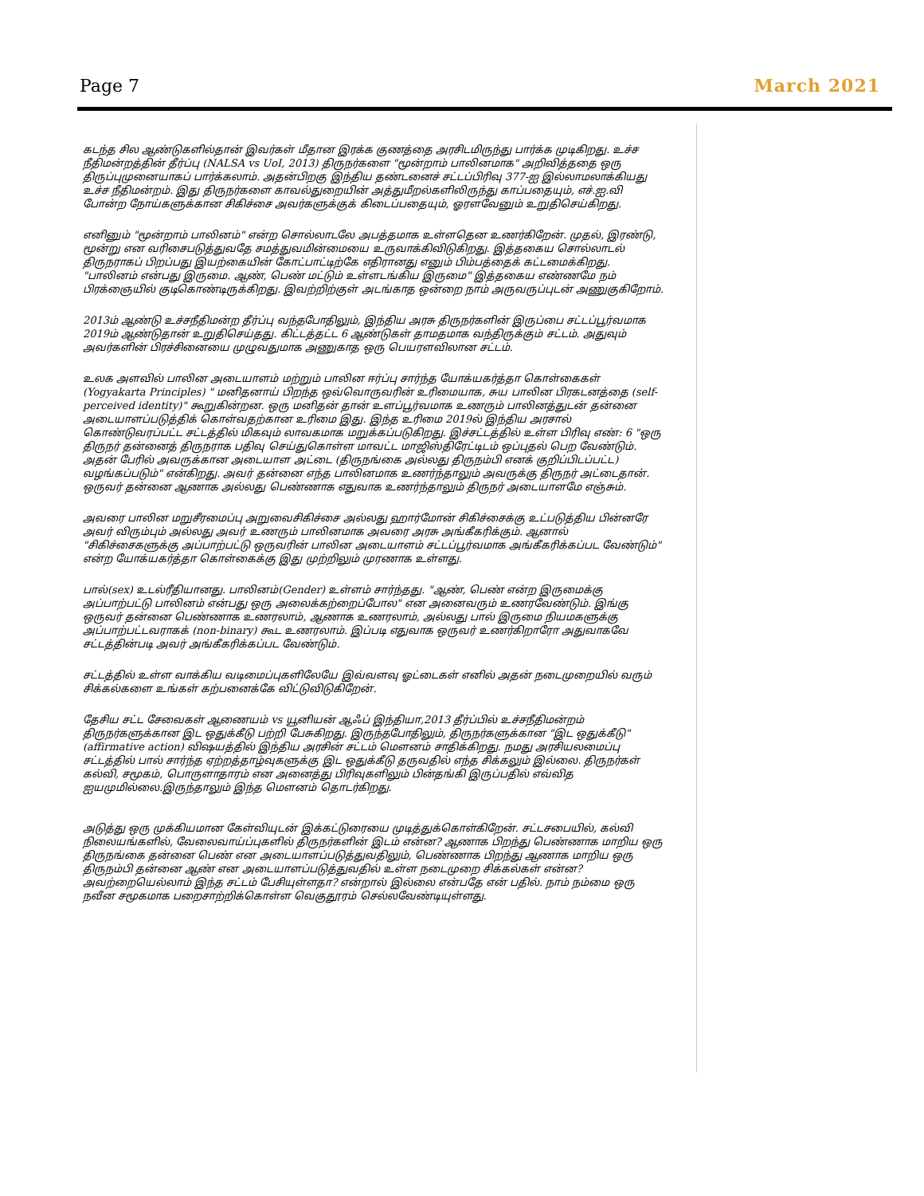Page 7
March 2021
கடந்த சில ஆண்டுகளில்தான் இவர்கள் மீதான இரக்க குணத்தை அரசிடமிருந்து பார்க்க முடிகிறது. உச்ச நீதிமன்றத்தின் தீர்ப்பு (NALSA vs UoI, 2013) திருநர்களை "மூன்றாம் பாலினமாக" அறிவித்ததை ஒரு திருப்புமுனையாகப் பார்க்கலாம். அதன்பிறகு இந்திய தண்டனைச் சட்டப்பிரிவு 377-ஐ இல்லாமலாக்கியது உச்ச நீதிமன்றம். இது திருநர்களை காவல்துறையின் அத்துமீறல்களிலிருந்து காப்பதையும், எச்.ஐ.வி போன்ற நோய்களுக்கான சிகிச்சை அவர்களுக்குக் கிடைப்பதையும், ஓரளவேனும் உறுதிசெய்கிறது.
எனினும் "மூன்றாம் பாலினம்" என்ற சொல்லாடலே அபத்தமாக உள்ளதென உணர்கிறேன். முதல், இரண்டு, மூன்று என வரிசைபடுத்துவதே சமத்துவமின்மையை உருவாக்கிவிடுகிறது. இத்தகைய சொல்லாடல் திருநராகப் பிறப்பது இயற்கையின் கோட்பாட்டிற்கே எதிரானது எனும் பிம்பத்தைக் கட்டமைக்கிறது. "பாலினம் என்பது இருமை. ஆண், பெண் மட்டும் உள்ளடங்கிய இருமை" இத்தகைய எண்ணமே நம் பிரக்ஞையில் குடிகொண்டிருக்கிறது. இவற்றிற்குள் அடங்காத ஒன்றை நாம் அருவருப்புடன் அணுகுகிறோம்.
2013ம் ஆண்டு உச்சநீதிமன்ற தீர்ப்பு வந்தபோதிலும், இந்திய அரசு திருநர்களின் இருப்பை சட்டப்பூர்வமாக 2019ம் ஆண்டுதான் உறுதிசெய்தது. கிட்டத்தட்ட 6 ஆண்டுகள் தாமதமாக வந்திருக்கும் சட்டம். அதுவும் அவர்களின் பிரச்சினையை முழுவதுமாக அணுகாத ஒரு பெயரளவிலான சட்டம்.
உலக அளவில் பாலின அடையாளம் மற்றும் பாலின ஈர்ப்பு சார்ந்த யோக்யகர்த்தா கொள்கைகள் (Yogyakarta Principles) " மனிதனாய் பிறந்த ஒவ்வொருவரின் உரிமையாக, சுய பாலின பிரகடனத்தை (self-perceived identity)" கூறுகின்றன. ஒரு மனிதன் தான் உளப்பூர்வமாக உணரும் பாலினத்துடன் தன்னை அடையாளப்படுத்திக் கொள்வதற்கான உரிமை இது. இந்த உரிமை 2019ல் இந்திய அரசால் கொண்டுவரப்பட்ட சட்டத்தில் மிகவும் லாவகமாக மறுக்கப்படுகிறது. இச்சட்டத்தில் உள்ள பிரிவு எண்: 6 "ஒரு திருநர் தன்னைத் திருநராக பதிவு செய்துகொள்ள மாவட்ட மாஜிஸ்திரேட்டிடம் ஒப்புதல் பெற வேண்டும். அதன் பேரில் அவருக்கான அடையாள அட்டை (திருநங்கை அல்லது திருநம்பி எனக் குறிப்பிடப்பட்ட) வழங்கப்படும்" என்கிறது. அவர் தன்னை எந்த பாலினமாக உணர்ந்தாலும் அவருக்கு திருநர் அட்டைதான். ஒருவர் தன்னை ஆணாக அல்லது பெண்ணாக எதுவாக உணர்ந்தாலும் திருநர் அடையாளமே எஞ்சும்.
அவரை பாலின மறுசீரமைப்பு அறுவைசிகிச்சை அல்லது ஹார்மோன் சிகிச்சைக்கு உட்படுத்திய பின்னரே அவர் விரும்பும் அல்லது அவர் உணரும் பாலினமாக அவரை அரசு அங்கீகரிக்கும். ஆனால் "சிகிச்சைகளுக்கு அப்பாற்பட்டு ஒருவரின் பாலின அடையாளம் சட்டப்பூர்வமாக அங்கீகரிக்கப்பட வேண்டும்" என்ற யோக்யகர்த்தா கொள்கைக்கு இது முற்றிலும் முரணாக உள்ளது.
பால்(sex) உடல்ரீதியானது. பாலினம்(Gender) உள்ளம் சார்ந்தது. "ஆண், பெண் என்ற இருமைக்கு அப்பாற்பட்டு பாலினம் என்பது ஒரு அலைக்கற்றைப்போல" என அனைவரும் உணரவேண்டும். இங்கு ஒருவர் தன்னை பெண்ணாக உணரலாம், ஆணாக உணரலாம், அல்லது பால் இருமை நியமகளுக்கு அப்பாற்பட்டவராகக் (non-binary) கூட உணரலாம். இப்படி எதுவாக ஒருவர் உணர்கிறாரோ அதுவாகவே சட்டத்தின்படி அவர் அங்கீகரிக்கப்பட வேண்டும்.
சட்டத்தில் உள்ள வாக்கிய வடிமைப்புகளிலேயே இவ்வளவு ஓட்டைகள் எனில் அதன் நடைமுறையில் வரும் சிக்கல்களை உங்கள் கற்பனைக்கே விட்டுவிடுகிறேன்.
தேசிய சட்ட சேவைகள் ஆணையம் vs யூனியன் ஆஃப் இந்தியா,2013 தீர்ப்பில் உச்சநீதிமன்றம் திருநர்களுக்கான இட ஒதுக்கீடு பற்றி பேசுகிறது. இருந்தபோதிலும், திருநர்களுக்கான "இட ஒதுக்கீடு" (affirmative action) விஷயத்தில் இந்திய அரசின் சட்டம் மௌனம் சாதிக்கிறது. நமது அரசியலமைப்பு சட்டத்தில் பால் சார்ந்த ஏற்றத்தாழ்வுகளுக்கு இட ஒதுக்கீடு தருவதில் எந்த சிக்கலும் இல்லை. திருநர்கள் கல்வி, சமூகம், பொருளாதாரம் என அனைத்து பிரிவுகளிலும் பின்தங்கி இருப்பதில் எவ்வித ஐயமுமில்லை.இருந்தாலும் இந்த மௌனம் தொடர்கிறது.
அடுத்து ஒரு முக்கியமான கேள்வியுடன் இக்கட்டுரையை முடித்துக்கொள்கிறேன். சட்டசபையில், கல்வி நிலையங்களில், வேலைவாய்ப்புகளில் திருநர்களின் இடம் என்ன? ஆணாக பிறந்து பெண்ணாக மாறிய ஒரு திருநங்கை தன்னை பெண் என அடையாளப்படுத்துவதிலும், பெண்ணாக பிறந்து ஆணாக மாறிய ஒரு திருநம்பி தன்னை ஆண் என அடையாளப்படுத்துவதில் உள்ள நடைமுறை சிக்கல்கள் என்ன? அவற்றையெல்லாம் இந்த சட்டம் பேசியுள்ளதா? என்றால் இல்லை என்பதே என் பதில். நாம் நம்மை ஒரு நவீன சமூகமாக பறைசாற்றிக்கொள்ள வெகுதூரம் செல்லவேண்டியுள்ளது.